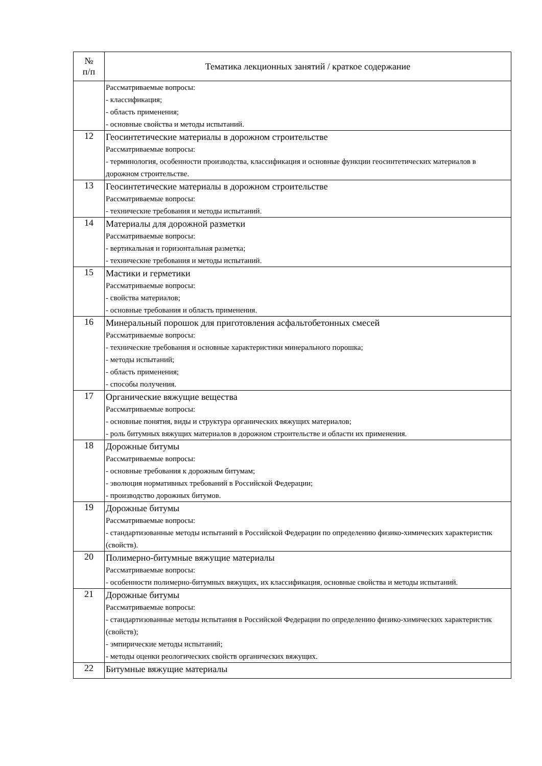| № п/п | Тематика лекционных занятий / краткое содержание |
| --- | --- |
| | Рассматриваемые вопросы: - классификация; - область применения; - основные свойства и методы испытаний. |
| 12 | Геосинтетические материалы в дорожном строительстве Рассматриваемые вопросы: - терминология, особенности производства, классификация и основные функции геосинтетических материалов в дорожном строительстве. |
| 13 | Геосинтетические материалы в дорожном строительстве Рассматриваемые вопросы: - технические требования и методы испытаний. |
| 14 | Материалы для дорожной разметки Рассматриваемые вопросы: - вертикальная и горизонтальная разметка; - технические требования и методы испытаний. |
| 15 | Мастики и герметики Рассматриваемые вопросы: - свойства материалов; - основные требования и область применения. |
| 16 | Минеральный порошок для приготовления асфальтобетонных смесей Рассматриваемые вопросы: - технические требования и основные характеристики минерального порошка; - методы испытаний; - область применения; - способы получения. |
| 17 | Органические вяжущие вещества Рассматриваемые вопросы: - основные понятия, виды и структура органических вяжущих материалов; - роль битумных вяжущих материалов в дорожном строительстве и области их применения. |
| 18 | Дорожные битумы Рассматриваемые вопросы: - основные требования к дорожным битумам; - эволюция нормативных требований в Российской Федерации; - производство дорожных битумов. |
| 19 | Дорожные битумы Рассматриваемые вопросы: - стандартизованные методы испытаний в Российской Федерации по определению физико-химических характеристик (свойств). |
| 20 | Полимерно-битумные вяжущие материалы Рассматриваемые вопросы: - особенности полимерно-битумных вяжущих, их классификация, основные свойства и методы испытаний. |
| 21 | Дорожные битумы Рассматриваемые вопросы: - стандартизованные методы испытания в Российской Федерации по определению физико-химических характеристик (свойств); - эмпирические методы испытаний; - методы оценки реологических свойств органических вяжущих. |
| 22 | Битумные вяжущие материалы |